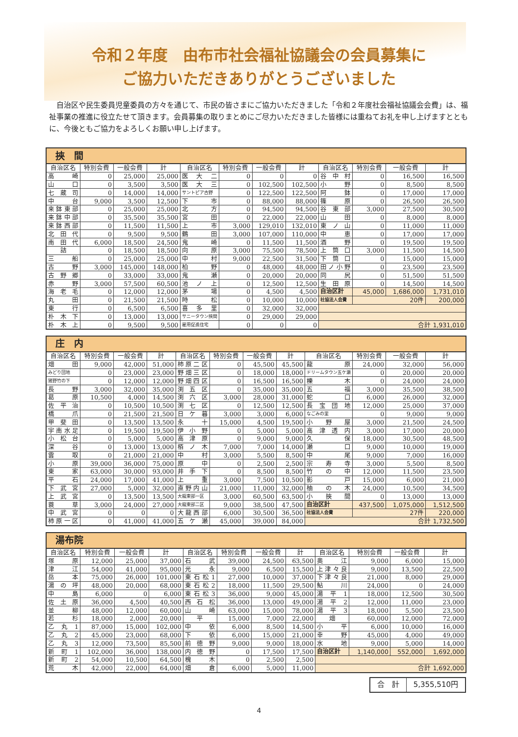令和２年度　由布市社会福祉協議会の会員募集に
ご協力いただきありがとうございました
自治区や民生委員児童委員の方々を通じて、市民の皆さまにご協力いただきました「令和２年度社会福祉協議会会費」は、福祉事業の推進に役立たせて頂きます。会員募集の取りまとめにご尽力いただきました皆様には重ねてお礼を申し上げますとともに、今後ともご協力をよろしくお願い申し上げます。
| 挾 間 | | | | | | | | | | | |
| 自治区名 | 特別会費 | 一般会費 | 計 | 自治区名 | 特別会費 | 一般会費 | 計 | 自治区名 | 特別会費 | 一般会費 | 計 |
| 高崎 | 0 | 25,000 | 25,000 | 医大二 | 0 | 0 | 0 | 谷中村 | 0 | 16,500 | 16,500 |
| 山口 | 0 | 3,500 | 3,500 | 医大三 | 0 | 102,500 | 102,500 | 小野 | 0 | 8,500 | 8,500 |
| 七蔵司 | 0 | 14,000 | 14,000 | サントピア古野 | 0 | 122,500 | 122,500 | 阿鉢 | 0 | 17,000 | 17,000 |
| 中台 | 9,000 | 3,500 | 12,500 | 下市 | 0 | 88,000 | 88,000 | 篠原 | 0 | 26,500 | 26,500 |
| 来鉢東部 | 0 | 25,000 | 25,000 | 北方 | 0 | 94,500 | 94,500 | 谷東部 | 3,000 | 27,500 | 30,500 |
| 来鉢中部 | 0 | 35,500 | 35,500 | 宮田 | 0 | 22,000 | 22,000 | 山田 | 0 | 8,000 | 8,000 |
| 来鉢西部 | 0 | 11,500 | 11,500 | 上市 | 3,000 | 129,010 | 132,010 | 東ノ山 | 0 | 11,000 | 11,000 |
| 北田代 | 0 | 9,500 | 9,500 | 鶴田 | 3,000 | 107,000 | 110,000 | 中恵 | 0 | 17,000 | 17,000 |
| 南田代 | 6,000 | 18,500 | 24,500 | 鬼崎 | 0 | 11,500 | 11,500 | 酒野 | 0 | 19,500 | 19,500 |
| 詰 | 0 | 18,500 | 18,500 | 向原 | 3,000 | 75,500 | 78,500 | 上筒口 | 3,000 | 11,500 | 14,500 |
| 三船 | 0 | 25,000 | 25,000 | 中村 | 9,000 | 22,500 | 31,500 | 下筒口 | 0 | 15,000 | 15,000 |
| 古野 | 3,000 | 145,000 | 148,000 | 柏野 | 0 | 48,000 | 48,000 | 田ノ小野 | 0 | 23,500 | 23,500 |
| 古野郷 | 0 | 33,000 | 33,000 | 鬼瀬 | 0 | 20,000 | 20,000 | 同尻 | 0 | 51,500 | 51,500 |
| 赤野 | 3,000 | 57,500 | 60,500 | 池ノ上 | 0 | 12,500 | 12,500 | 生田原 | 0 | 14,500 | 14,500 |
| 海老毛 | 0 | 12,000 | 12,000 | 茅場 | 0 | 4,500 | 4,500 | 自治区計 | 45,000 | 1,686,000 | 1,731,010 |
| 丸田 | 0 | 21,500 | 21,500 | 時松 | 0 | 10,000 | 10,000 | 社協法人会費 | 20件 | | 200,000 |
| 東行 | 0 | 6,500 | 6,500 | 喜多里 | 0 | 32,000 | 32,000 | | | | |
| 朴木下 | 0 | 13,000 | 13,000 | サニータウン挾間 | 0 | 29,000 | 29,000 | | | | |
| 朴木上 | 0 | 9,500 | 9,500 | 雇用促進住宅 | 0 | 0 | 0 | 合計 1,931,010 | | | |
| 庄 内 | | | | | | | | | | | |
| 自治区名 | 特別会費 | 一般会費 | 計 | 自治区名 | 特別会費 | 一般会費 | 計 | 自治区名 | 特別会費 | 一般会費 | 計 |
| 畑田 | 9,000 | 42,000 | 51,000 | 柿原二区 | 0 | 45,500 | 45,500 | 龍原 | 24,000 | 32,000 | 56,000 |
| みどり団地 | 0 | 23,000 | 23,000 | 野畑三区 | 0 | 18,000 | 18,000 | ドリームタウン五ケ瀬 | 0 | 20,000 | 20,000 |
| 猪野竹の下 | 0 | 12,000 | 12,000 | 野畑四区 | 0 | 16,500 | 16,500 | 櫟木 | 0 | 24,000 | 24,000 |
| 長野 | 3,000 | 32,000 | 35,000 | 渕五区 | 0 | 35,000 | 35,000 | 五福 | 3,000 | 35,500 | 38,500 |
| 葛原 | 10,500 | 4,000 | 14,500 | 渕六区 | 3,000 | 28,000 | 31,000 | 蛇口 | 6,000 | 26,000 | 32,000 |
| 佐平治 | 0 | 10,500 | 10,500 | 渕七区 | 0 | 12,500 | 12,500 | 長宝団地 | 12,000 | 25,000 | 37,000 |
| 橋爪 | 0 | 21,500 | 21,500 | 日ケ暮 | 3,000 | 3,000 | 6,000 | なごみの里 | 0 | 9,000 | 9,000 |
| 甲斐田 | 0 | 13,500 | 13,500 | 永十 | 15,000 | 4,500 | 19,500 | 小野屋 | 3,000 | 21,500 | 24,500 |
| 宇南水足 | 0 | 19,500 | 19,500 | 伊小野 | 0 | 5,000 | 5,000 | 高津透内 | 3,000 | 17,000 | 20,000 |
| 小松台 | 0 | 5,000 | 5,000 | 高津原 | 0 | 9,000 | 9,000 | 久保 | 18,000 | 30,500 | 48,500 |
| 深谷 | 0 | 13,000 | 13,000 | 栢ノ木 | 7,000 | 7,000 | 14,000 | 瀬口 | 9,000 | 10,000 | 19,000 |
| 雲取 | 0 | 21,000 | 21,000 | 中村 | 3,000 | 5,500 | 8,500 | 中尾 | 9,000 | 7,000 | 16,000 |
| 小原 | 39,000 | 36,000 | 75,000 | 原中 | 0 | 2,500 | 2,500 | 宗寿寺 | 3,000 | 5,500 | 8,500 |
| 東家 | 63,000 | 30,000 | 93,000 | 井手下 | 0 | 8,500 | 8,500 | 竹の中 | 12,000 | 11,500 | 23,500 |
| 平石 | 24,000 | 17,000 | 41,000 | 上重 | 3,000 | 7,500 | 10,500 | 影戸 | 15,000 | 6,000 | 21,000 |
| 下武宮 | 27,000 | 5,000 | 32,000 | 直野内山 | 21,000 | 11,000 | 32,000 | 柚の木 | 24,000 | 10,500 | 34,500 |
| 上武宮 | 0 | 13,500 | 13,500 | 大龍東部一区 | 3,000 | 60,500 | 63,500 | 小挾間 | 0 | 13,000 | 13,000 |
| 蓑草 | 3,000 | 24,000 | 27,000 | 大龍東部二区 | 9,000 | 38,500 | 47,500 | 自治区計 | 437,500 | 1,075,000 | 1,512,500 |
| 中武宮 | 0 | 0 | 0 | 大龍西部 | 6,000 | 30,500 | 36,500 | 社協法人会費 | 27件 | | 220,000 |
| 柿原一区 | 0 | 41,000 | 41,000 | 五ケ瀬 | 45,000 | 39,000 | 84,000 | 合計 1,732,500 | | | |
| 湯布院 | | | | | | | | | | | |
| 自治区名 | 特別会費 | 一般会費 | 計 | 自治区名 | 特別会費 | 一般会費 | 計 | 自治区名 | 特別会費 | 一般会費 | 計 |
| 塚原 | 12,000 | 25,000 | 37,000 | 石武 | 39,000 | 24,500 | 63,500 | 奥江 | 9,000 | 6,000 | 15,000 |
| 津江 | 54,000 | 41,000 | 95,000 | 光永 | 9,000 | 6,500 | 15,500 | 上津々良 | 9,000 | 13,500 | 22,500 |
| 岳本 | 75,000 | 26,000 | 101,000 | 東石松1 | 27,000 | 10,000 | 37,000 | 下津々良 | 21,000 | 8,000 | 29,000 |
| 湯の坪 | 48,000 | 20,000 | 68,000 | 東石松2 | 18,000 | 11,500 | 29,500 | 鮎川 | 24,000 | 0 | 24,000 |
| 中島 | 6,000 | 0 | 6,000 | 東石松3 | 36,000 | 9,000 | 45,000 | 湯平1 | 18,000 | 12,500 | 30,500 |
| 佐土原 | 36,000 | 4,500 | 40,500 | 西石松 | 36,000 | 13,000 | 49,000 | 湯平2 | 12,000 | 11,000 | 23,000 |
| 並柳 | 48,000 | 12,000 | 60,000 | 山崎 | 63,000 | 15,000 | 78,000 | 湯平3 | 18,000 | 5,500 | 23,500 |
| 若杉 | 18,000 | 2,000 | 20,000 | 平 | 15,000 | 7,000 | 22,000 | 畑 | 60,000 | 12,000 | 72,000 |
| 乙丸1 | 87,000 | 15,000 | 102,000 | 中依 | 6,000 | 8,500 | 14,500 | 小平 | 6,000 | 10,000 | 16,000 |
| 乙丸2 | 45,000 | 23,000 | 68,000 | 下依 | 6,000 | 15,000 | 21,000 | 幸野 | 45,000 | 4,000 | 49,000 |
| 乙丸3 | 12,000 | 73,500 | 85,500 | 前徳野 | 9,000 | 9,000 | 18,000 | 水地 | 9,000 | 5,000 | 14,000 |
| 新町1 | 102,000 | 36,000 | 138,000 | 内徳野 | 0 | 17,500 | 17,500 | 自治区計 | 1,140,000 | 552,000 | 1,692,000 |
| 新町2 | 54,000 | 10,500 | 64,500 | 槐木 | 0 | 2,500 | 2,500 | | | | |
| 荒木 | 42,000 | 22,000 | 64,000 | 畑倉 | 6,000 | 5,000 | 11,000 | 合計 1,692,000 | | | |
| 合 計 | 5,355,510円 |
4